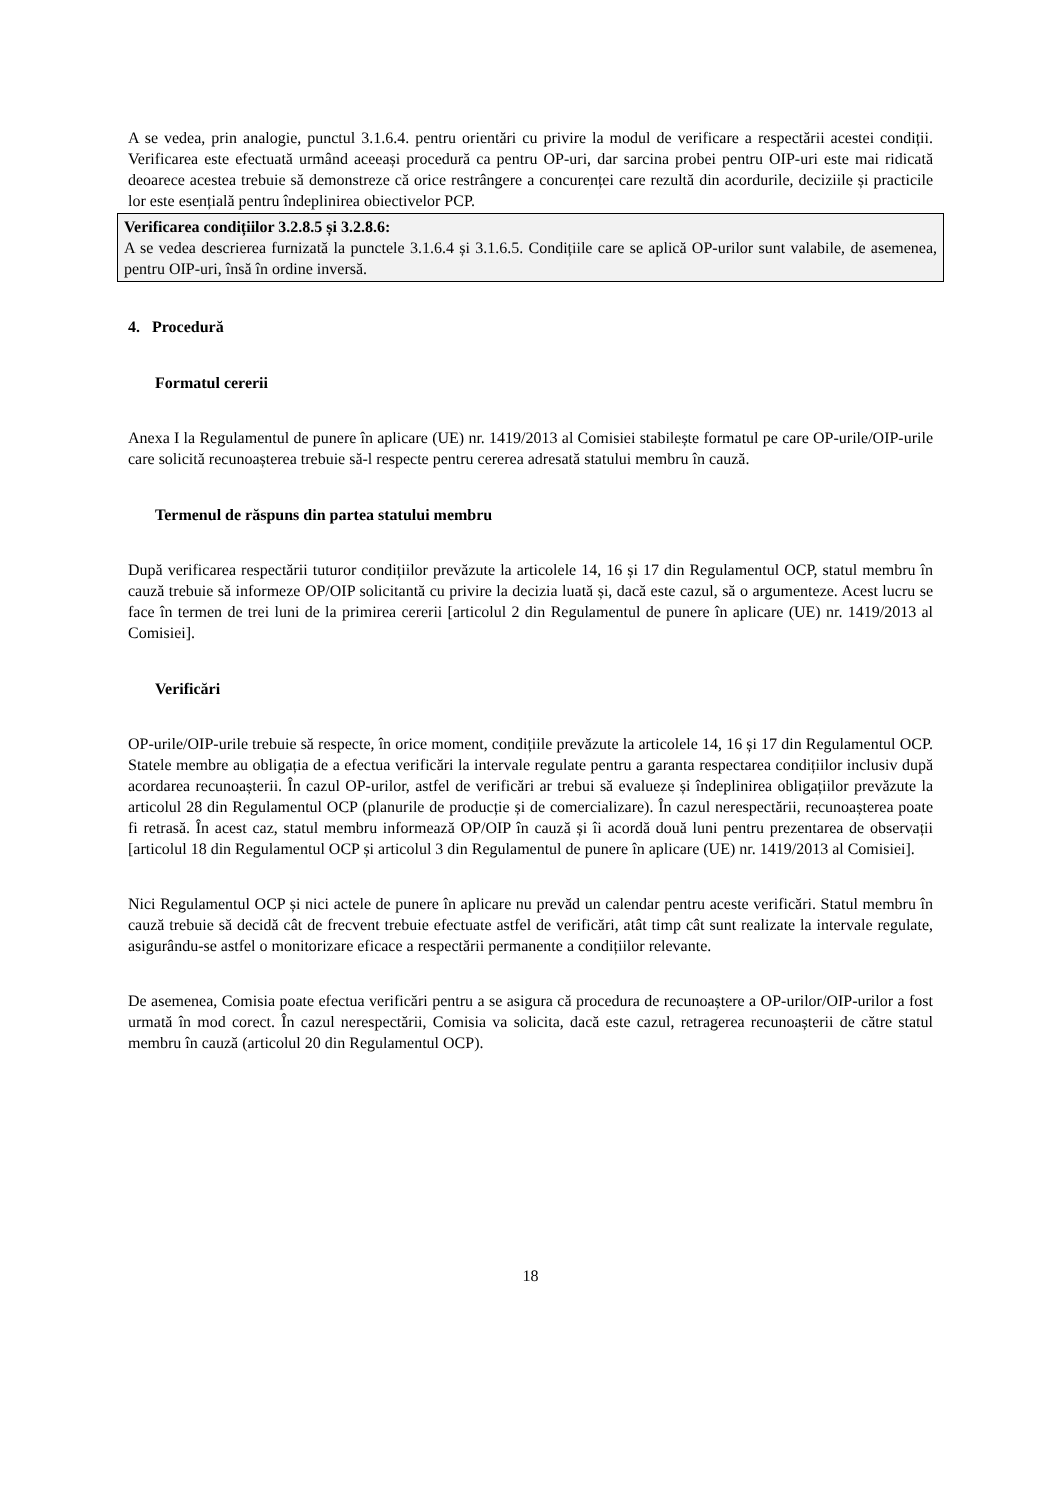A se vedea, prin analogie, punctul 3.1.6.4. pentru orientări cu privire la modul de verificare a respectării acestei condiții. Verificarea este efectuată urmând aceeași procedură ca pentru OP-uri, dar sarcina probei pentru OIP-uri este mai ridicată deoarece acestea trebuie să demonstreze că orice restrângere a concurenței care rezultă din acordurile, deciziile și practicile lor este esențială pentru îndeplinirea obiectivelor PCP.
Verificarea condițiilor 3.2.8.5 și 3.2.8.6:
A se vedea descrierea furnizată la punctele 3.1.6.4 și 3.1.6.5. Condițiile care se aplică OP-urilor sunt valabile, de asemenea, pentru OIP-uri, însă în ordine inversă.
4. Procedură
Formatul cererii
Anexa I la Regulamentul de punere în aplicare (UE) nr. 1419/2013 al Comisiei stabilește formatul pe care OP-urile/OIP-urile care solicită recunoașterea trebuie să-l respecte pentru cererea adresată statului membru în cauză.
Termenul de răspuns din partea statului membru
După verificarea respectării tuturor condițiilor prevăzute la articolele 14, 16 și 17 din Regulamentul OCP, statul membru în cauză trebuie să informeze OP/OIP solicitantă cu privire la decizia luată și, dacă este cazul, să o argumenteze. Acest lucru se face în termen de trei luni de la primirea cererii [articolul 2 din Regulamentul de punere în aplicare (UE) nr. 1419/2013 al Comisiei].
Verificări
OP-urile/OIP-urile trebuie să respecte, în orice moment, condițiile prevăzute la articolele 14, 16 și 17 din Regulamentul OCP. Statele membre au obligația de a efectua verificări la intervale regulate pentru a garanta respectarea condițiilor inclusiv după acordarea recunoașterii. În cazul OP-urilor, astfel de verificări ar trebui să evalueze și îndeplinirea obligațiilor prevăzute la articolul 28 din Regulamentul OCP (planurile de producție și de comercializare). În cazul nerespectării, recunoașterea poate fi retrasă. În acest caz, statul membru informează OP/OIP în cauză și îi acordă două luni pentru prezentarea de observații [articolul 18 din Regulamentul OCP și articolul 3 din Regulamentul de punere în aplicare (UE) nr. 1419/2013 al Comisiei].
Nici Regulamentul OCP și nici actele de punere în aplicare nu prevăd un calendar pentru aceste verificări. Statul membru în cauză trebuie să decidă cât de frecvent trebuie efectuate astfel de verificări, atât timp cât sunt realizate la intervale regulate, asigurându-se astfel o monitorizare eficace a respectării permanente a condițiilor relevante.
De asemenea, Comisia poate efectua verificări pentru a se asigura că procedura de recunoaștere a OP-urilor/OIP-urilor a fost urmată în mod corect. În cazul nerespectării, Comisia va solicita, dacă este cazul, retragerea recunoașterii de către statul membru în cauză (articolul 20 din Regulamentul OCP).
18